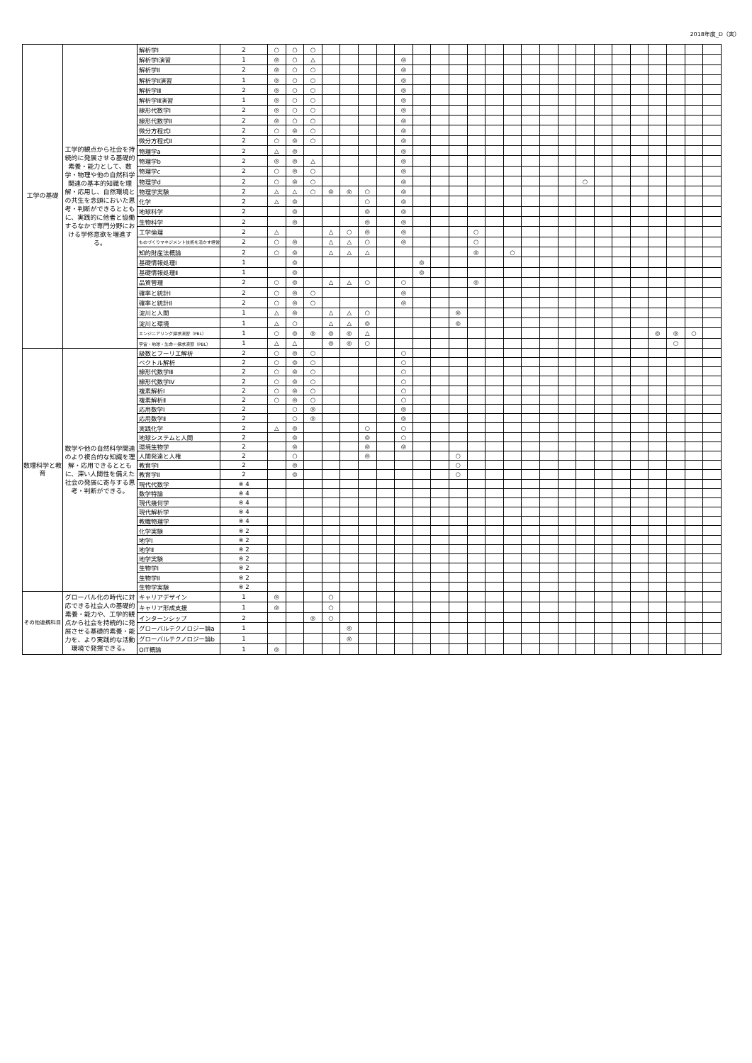2018年度_D（実）
| 工学の基礎 | 工学的観点から社会を持続的に発展させる基礎的素養・能力として、数学・物理や他の自然科学関連の基本的知識を理解・応用し、自然環境との共生を念頭においた思考・判断ができるとともに、実践的に他者と協働するなかで専門分野における学修意欲を増進する。 | 解析学Ⅰ | 2 | ○ | ○ | ○ | | | | | | | | | | | | | | | | | | | | | | |
| | | 解析学Ⅰ演習 | 1 | ◎ | ○ | △ | | | | | ◎ | | | | | | | | | | | | | | | | | |
| | | 解析学Ⅱ | 2 | ◎ | ○ | ○ | | | | | ◎ | | | | | | | | | | | | | | | | | |
| | | 解析学Ⅱ演習 | 1 | ◎ | ○ | ○ | | | | | ◎ | | | | | | | | | | | | | | | | | |
| | | 解析学Ⅲ | 2 | ◎ | ○ | ○ | | | | | ◎ | | | | | | | | | | | | | | | | | |
| | | 解析学Ⅲ演習 | 1 | ◎ | ○ | ○ | | | | | ◎ | | | | | | | | | | | | | | | | | |
| | | 線形代数学Ⅰ | 2 | ◎ | ○ | ○ | | | | | ◎ | | | | | | | | | | | | | | | | | |
| | | 線形代数学Ⅱ | 2 | ◎ | ○ | ○ | | | | | ◎ | | | | | | | | | | | | | | | | | |
| | | 微分方程式Ⅰ | 2 | ○ | ◎ | ○ | | | | | ◎ | | | | | | | | | | | | | | | | | |
| | | 微分方程式Ⅱ | 2 | ○ | ◎ | ○ | | | | | ◎ | | | | | | | | | | | | | | | | | |
| | | 物理学a | 2 | △ | ◎ | | | | | | ◎ | | | | | | | | | | | | | | | | | |
| | | 物理学b | 2 | ◎ | ◎ | △ | | | | | ◎ | | | | | | | | | | | | | | | | | |
| | | 物理学c | 2 | ○ | ◎ | ○ | | | | | ◎ | | | | | | | | | | | | | | | | | |
| | | 物理学d | 2 | ○ | ◎ | ○ | | | | | ◎ | | | | | | | | | | ○ | | | | | | | |
| | | 物理学実験 | 2 | △ | △ | ○ | ◎ | ◎ | ○ | | ◎ | | | | | | | | | | | | | | | | | |
| | | 化学 | 2 | △ | ◎ | | | | ○ | | ◎ | | | | | | | | | | | | | | | | | |
| | | 地球科学 | 2 | | ◎ | | | | ◎ | | ◎ | | | | | | | | | | | | | | | | | |
| | | 生物科学 | 2 | | ◎ | | | | ◎ | | ◎ | | | | | | | | | | | | | | | | | |
| | | 工学倫理 | 2 | △ | | | △ | ○ | ◎ | | ◎ | | | | ○ | | | | | | | | | | | | | |
| | | ものづくりマネジメント技術を活かす経営 | 2 | ○ | ◎ | | △ | △ | ○ | | ◎ | | | | ○ | | | | | | | | | | | | | |
| | | 知的財産法概論 | 2 | ○ | ◎ | | △ | △ | △ | | | | | | ◎ | | ○ | | | | | | | | | | | |
| | | 基礎情報処理Ⅰ | 1 | | ◎ | | | | | | | ◎ | | | | | | | | | | | | | | | | |
| | | 基礎情報処理Ⅱ | 1 | | ◎ | | | | | | | ◎ | | | | | | | | | | | | | | | | |
| | | 品質管理 | 2 | ○ | ◎ | | △ | △ | ○ | | ○ | | | | ◎ | | | | | | | | | | | | | |
| | | 確率と統計Ⅰ | 2 | ○ | ◎ | ○ | | | | | ◎ | | | | | | | | | | | | | | | | | |
| | | 確率と統計Ⅱ | 2 | ○ | ◎ | ○ | | | | | ◎ | | | | | | | | | | | | | | | | | |
| | | 淀川と人間 | 1 | △ | ◎ | | △ | △ | ○ | | | | | ◎ | | | | | | | | | | | | | | |
| | | 淀川と環境 | 1 | △ | ○ | | △ | △ | ◎ | | | | | ◎ | | | | | | | | | | | | | | |
| | | エンジニアリング探求演習（PBL） | 1 | ○ | ◎ | ◎ | ◎ | ◎ | △ | | | | | | | | | | | | | | | | ◎ | ◎ | ○ | |
| | | 宇宙・地球・生命ー探求演習（PBL） | 1 | △ | △ | | ◎ | ◎ | ○ | | | | | | | | | | | | | | | | | ○ | | |
| 数理科学と教育 | 数学や他の自然科学関連のより複合的な知識を理解・応用できるとともに、深い人間性を備えた社会の発展に寄与する思考・判断ができる。 | 級数とフーリエ解析 | 2 | ○ | ◎ | ○ | | | | | ○ | | | | | | | | | | | | | | | | | |
| | | ベクトル解析 | 2 | ○ | ◎ | ○ | | | | | ○ | | | | | | | | | | | | | | | | | |
| | | 線形代数学Ⅲ | 2 | ○ | ◎ | ○ | | | | | ○ | | | | | | | | | | | | | | | | | |
| | | 線形代数学Ⅳ | 2 | ○ | ◎ | ○ | | | | | ○ | | | | | | | | | | | | | | | | | |
| | | 複素解析Ⅰ | 2 | ○ | ◎ | ○ | | | | | ○ | | | | | | | | | | | | | | | | | |
| | | 複素解析Ⅱ | 2 | ○ | ◎ | ○ | | | | | ○ | | | | | | | | | | | | | | | | | |
| | | 応用数学Ⅰ | 2 | | ○ | ◎ | | | | | ◎ | | | | | | | | | | | | | | | | | |
| | | 応用数学Ⅱ | 2 | | ○ | ◎ | | | | | ◎ | | | | | | | | | | | | | | | | | |
| | | 実践化学 | 2 | △ | ◎ | | | | ○ | | ○ | | | | | | | | | | | | | | | | | |
| | | 地球システムと人間 | 2 | | ◎ | | | | ◎ | | ○ | | | | | | | | | | | | | | | | | |
| | | 環境生物学 | 2 | | ◎ | | | | ◎ | | ◎ | | | | | | | | | | | | | | | | | |
| | | 人間発達と人権 | 2 | | ○ | | | | ◎ | | | | | ○ | | | | | | | | | | | | | | |
| | | 教育学Ⅰ | 2 | | ◎ | | | | | | | | | ○ | | | | | | | | | | | | | | |
| | | 教育学Ⅱ | 2 | | ◎ | | | | | | | | | ○ | | | | | | | | | | | | | | |
| | | 現代代数学 | ※ 4 | | | | | | | | | | | | | | | | | | | | | | | | | |
| | | 数学特論 | ※ 4 | | | | | | | | | | | | | | | | | | | | | | | | | |
| | | 現代幾何学 | ※ 4 | | | | | | | | | | | | | | | | | | | | | | | | | |
| | | 現代解析学 | ※ 4 | | | | | | | | | | | | | | | | | | | | | | | | | |
| | | 教職物理学 | ※ 4 | | | | | | | | | | | | | | | | | | | | | | | | | |
| | | 化学実験 | ※ 2 | | | | | | | | | | | | | | | | | | | | | | | | | |
| | | 地学Ⅰ | ※ 2 | | | | | | | | | | | | | | | | | | | | | | | | | |
| | | 地学Ⅱ | ※ 2 | | | | | | | | | | | | | | | | | | | | | | | | | |
| | | 地学実験 | ※ 2 | | | | | | | | | | | | | | | | | | | | | | | | | |
| | | 生物学Ⅰ | ※ 2 | | | | | | | | | | | | | | | | | | | | | | | | | |
| | | 生物学Ⅱ | ※ 2 | | | | | | | | | | | | | | | | | | | | | | | | | |
| | | 生物学実験 | ※ 2 | | | | | | | | | | | | | | | | | | | | | | | | | |
| その他連携科目 | グローバル化の時代に対応できる社会人の基礎的素養・能力や、工学的観点から社会を持続的に発展させる基礎的素養・能力を、より実践的な活動環境で発揮できる。 | キャリアデザイン | 1 | ◎ | | | ○ | | | | | | | | | | | | | | | | | | | | | |
| | | キャリア形成支援 | 1 | ◎ | | | ○ | | | | | | | | | | | | | | | | | | | | | |
| | | インターンシップ | 2 | | | ◎ | ○ | | | | | | | | | | | | | | | | | | | | | |
| | | グローバルテクノロジー論a | 1 | | | | | ◎ | | | | | | | | | | | | | | | | | | | | |
| | | グローバルテクノロジー論b | 1 | | | | | ◎ | | | | | | | | | | | | | | | | | | | | |
| | | OIT概論 | 1 | ◎ | | | | | | | | | | | | | | | | | | | | | | | | |